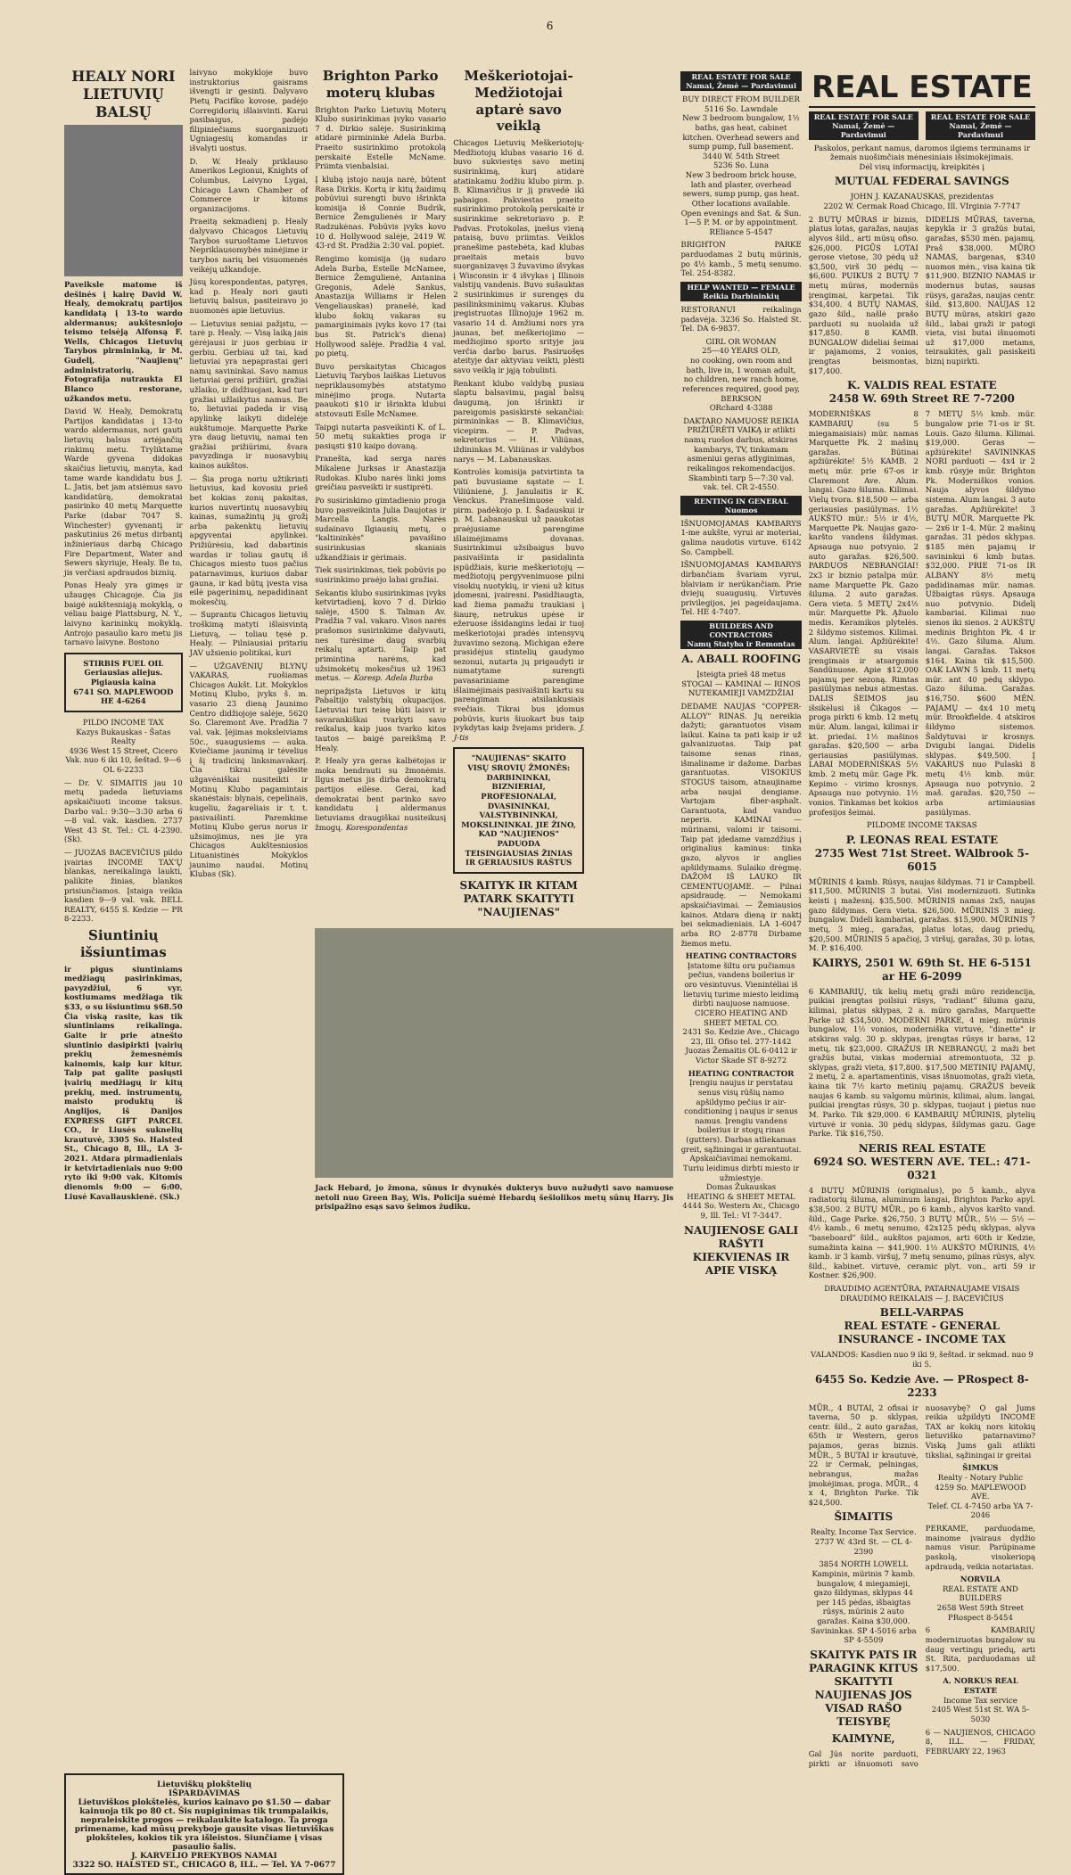6
HEALY NORI LIETUVIŲ BALSŲ
Paveiksle matome iš dešinės į kairę David W. Healy, demokratų partijos kandidatą į 13-to wardo aldermanus; aukštesniojo teismo teisėją Alfonsą F. Wells, Chicagos Lietuvių Tarybos pirmininką, ir M. Gudelį, "Naujienų" administratorių. Fotografija nutraukta El Blanco restorane, užkandos metu.
David W. Healy, Demokratų Partijos kandidatas į 13-to wardo aldermanus, nori gauti lietuvių balsus artėjančių rinkimų metu. Tryliktame Warde gyvena didokas skaičius lietuvių, manyta, kad tame warde kandidatu bus J. L. Jatis, bet jam atsiėmus savo kandidatūrą, demokratai pasirinko 40 metų Marquette Parke (dabar 7047 S. Winchester) gyvenantį ir paskutinius 26 metus dirbantį inžinieriaus darbą Chicago Fire Department, Water and Sewers skyriuje, Healy. Be to, jis verčiasi apdraudos biznių.
Ponas Healy yra gimęs ir užaugęs Chicagoje. Čia jis baigė aukštesniąją mokyklą, o vėliau baigė Plattsburg, N. Y., laivyno karininkų mokyklą. Antrojo pasaulio karo metu jis tarnavo laivyne. Bostono
STIRBIS FUEL OIL
Geriausias aliejus.
Pigiausia kaina
6741 SO. MAPLEWOOD
HE 4-6264
PILDO INCOME TAX
Kazys Bukauskas - Šatas Realty
4936 West 15 Street, Cicero
Vak. nuo 6 iki 10, šeštad. 9—6
OL 6-2233
— Dr. V. SIMAITIS jau 10 metų padeda lietuviams apskaičiuoti income taksus. Darbo val.: 9:30—3:30 arba 6—8 val. vak. kasdien. 2737 West 43 St. Tel.: CL 4-2390. (Sk).
— JUOZAS BACEVIČIUS pildo įvairias INCOME TAX'Ų blankas, nereikalinga laukti, palikite žinias, blankos prisiunčiamos. Įstaiga veikia kasdien 9—9 val. vak. BELL REALTY, 6455 S. Kedzie — PR 8-2233.
Siuntinių išsiuntimas
ir pigus siuntiniams medžiagų pasirinkimas, pavyzdžiui, 6 vyr. kostiumams medžiaga tik $33, o su išsiuntimu $68.50 Čia viską rasite, kas tik siuntiniams reikalinga. Gaite ir prie atnešto siuntinio dasipirkti įvairių prekių žemesnėmis kainomis, kaip kur kitur. Taip pat galite pasiųsti įvairių medžiagų ir kitų prekių, med. instrumentų, maisto produktų iš Anglijos, iš Danijos EXPRESS GIFT PARCEL CO., ir Liusės suknelių krautuvė, 3305 So. Halsted St., Chicago 8, Ill., LA 3-2021. Atdara pirmadieniais ir ketvirtadieniais nuo 9:00 ryto iki 9:00 vak. Kitomis dienomis 9:00 — 6:00. Liusė Kavaliauskienė. (Sk.)
laivyno mokykloje buvo instruktorius gaisrams išvengti ir gesinti. Dalyvavo Pietų Pacifiko kovose, padėjo Corregidorių išlaisvinti. Karui pasibaigus, padėjo filipiniečiams suorganizuoti Ugniagesių komandas ir išvalyti uostus.
D. W. Healy priklauso Amerikos Legionui, Knights of Columbus, Laivyno Lygai, Chicago Lawn Chamber of Commerce ir kitoms organizacijoms.
Praeitą sekmadienį p. Healy dalyvavo Chicagos Lietuvių Tarybos suruoštame Lietuvos Nepriklausomybės minėjime ir tarybos narių bei visuomenės veikėjų užkandoje.
Jūsų korespondentas, patyręs, kad p. Healy nori gauti lietuvių balsus, pasiteiravo jo nuomonės apie lietuvius.
— Lietuvius seniai pažįstu, — tarė p. Healy. — Visą laiką jais gėrėjausi ir juos gerbiau ir gerbiu. Gerbiau už tai, kad lietuviai yra nepaprastai geri namų savininkai. Savo namus lietuviai gerai prižiūri, gražiai užlaiko, ir didžiuojasi, kad turi gražiai užlaikytus namus. Be to, lietuviai padeda ir visą apylinkę laikyti didelėje aukštumoje. Marquette Parke yra daug lietuvių, namai ten gražiai prižiūrimi, švara pavyzdinga ir nuosavybių kainos aukštos.
— Šia proga noriu užtikrinti lietuvius, kad kovosiu prieš bet kokias zonų pakaitas, kurios nuvertintų nuosavybių kainas, sumažintų jų grožį arba pakenktų lietuvių apgyventai apylinkei. Prižiūrėsiu, kad dabartinis wardas ir toliau gautų iš Chicagos miesto tuos pačius patarnavimus, kuriuos dabar gauna, ir kad būtų įvesta visa eilė pagerinimų, nepadidinant mokesčių.
— Suprantu Chicagos lietuvių troškimą matyti išlaisvintą Lietuvą, — toliau tęsė p. Healy. — Pilniausiai pritariu JAV užsienio politikai, kuri
— UŽGAVĖNIŲ BLYNŲ VAKARAS, ruošiamas Chicagos Aukšt. Lit. Mokyklos Motinų Klubo, įvyks š. m. vasario 23 dieną Jaunimo Centro didžiojoje salėje, 5620 So. Claremont Ave. Pradžia 7 val. vak. Įėjimas moksleiviams 50c., suaugusiems — auka. Kviečiame jaunimą ir tėvelius į šį tradicinį linksmavakarį. Čia tikrai galėsite užgavėniškai nusiteikti ir Motinų Klubo pagamintais skanėstais: blynais, cepelinais, kugeliu, žagarėliais ir t. t. pasivaišinti. Paremkime Motinų Klubo gerus norus ir užsimojimus, nes jie yra Chicagos Aukštesniosios Lituanistinės Mokyklos jaunimo naudai. Motinų Klubas (Sk).
Brighton Parko moterų klubas
Brighton Parko Lietuvių Moterų Klubo susirinkimas įvyko vasario 7 d. Dirkio salėje. Susirinkimą atidarė pirmininkė Adela Burba. Praeito susirinkimo protokolą perskaitė Estelle McName. Priimta vienbalsiai.
Į klubą įstojo nauja narė, būtent Rasa Dirkis. Kortų ir kitų žaidimų pobūviui surengti buvo išrinkta komisija iš Connie Budrik, Bernice Žemgulienės ir Mary Radzukėnas. Pobūvis įvyks kovo 10 d. Hollywood salėje, 2419 W. 43-rd St. Pradžia 2:30 val. popiet.
Rengimo komisija (ją sudaro Adela Burba, Estelle McNamee, Bernice Žemgulienė, Antanina Gregonis, Adelė Sankus, Anastazija Williams ir Helen Vengeliauskas) pranešė, kad klubo šokių vakaras su pamarginimais įvyks kovo 17 (tai bus St. Patrick's diena) Hollywood salėje. Pradžia 4 val. po pietų.
Buvo perskaitytas Chicagos Lietuvių Tarybos laiškas Lietuvos nepriklausomybės atstatymo minėjimo proga. Nutarta paaukoti $10 ir išrinkta klubui atstovauti Eslle McNamee.
Taipgi nutarta pasveikinti K. of L. 50 metų sukakties proga ir pasiųsti $10 kaipo dovaną.
Pranešta, kad serga narės Mikalene Jurksas ir Anastazija Rudokas. Klubo narės linki joms greičiau pasveikti ir sustiprėti.
Po susirinkimo gimtadienio proga buvo pasveikinta Julia Daujotas ir Marcella Langis. Narės sudainavo Ilgiausių metų, o "kaltininkės" pavaišino susirinkusias skaniais užkandžiais ir gėrimais.
Tiek susirinkimas, tiek pobūvis po susirinkimo praėjo labai gražiai.
Sekantis klubo susirinkimas įvyks ketvirtadienį, kovo 7 d. Dirkio salėje, 4500 S. Talman Av. Pradžia 7 val. vakaro. Visos narės prašomos susirinkime dalyvauti, nes turėsime daug svarbių reikalų aptarti. Taip pat primintina narėms, kad užsimokėtų mokesčius už 1963 metus. — Koresp. Adela Burba
nepripažįsta Lietuvos ir kitų Pabaltijo valstybių okupacijos. Lietuviai turi teisę būti laisvi ir savarankiškai tvarkyti savo reikalus, kaip juos tvarko kitos tautos — baigė pareikšmą P. Healy.
P. Healy yra geras kalbėtojas ir moka bendrauti su žmonėmis. Ilgus metus jis dirba demokratų partijos eilėse. Gerai, kad demokratai bent parinko savo kandidatu į aldermanus lietuviams draugiškai nusiteikusį žmogų. Korespondentas
Meškeriotojai-Medžiotojai aptarė savo veiklą
Chicagos Lietuvių Meškeriotojų-Medžiotojų klubas vasario 16 d. buvo sukviestęs savo metinį susirinkimą, kurį atidarė atatinkamu žodžiu klubo pirm. p. B. Klimavičius ir jį pravedė iki pabaigos. Pakviestas praeito susirinkimo protokolą perskaitė ir susirinkime sekretoriavo p. P. Padvas. Protokolas, įnešus vieną pataisą, buvo priimtas. Veiklos pranešime pastebėta, kad klubas praeitais metais buvo suorganizavęs 3 žuvavimo išvykas į Wisconsin ir 4 išvykas į Illinois valstijų vandenis. Buvo sušauktas 2 susirinkimus ir surengęs du pasilinksminimų vakarus. Klubas įregistruotas Illinojuje 1962 m. vasario 14 d. Amžiumi nors yra jaunas, bet meškeriojimo — medžiojimo sporto srityje jau verčia darbo barus. Pasiruošęs ateityje dar aktyviau veikti, plėsti savo veiklą ir jąją tobulinti.
Renkant klubo valdybą pusiau slaptu balsavimu, pagal balsų daugumą, jon išrinkti ir pareigomis pasiskirstė sekančiai: pirmininkas — B. Klimavičius, vicepirm. — P. Padvas, sekretorius — H. Viliūnas, iždininkas M. Viliūnas ir valdybos narys — M. Labanauskas.
Kontrolės komisija patvirtinta ta pati buvusiame sąstate — I. Viliūnienė, J. Janulaitis ir K. Venckus. Pranešimuose vald. pirm. padėkojo p. I. Šadauskui ir p. M. Labanauskui už paaukotas praėjusiame parengime išlaimėjimams dovanas. Susirinkimui užsibaigus buvo pasivaišinta ir pasidalinta įspūdžiais, kurie meškeriotojų — medžiotojų pergyvenimuose pilni visokių nuotykių, ir vieni už kitus įdomesni, įvairesni. Pasidžiaugta, kad žiema pamažu traukiasi į šiaurę, netrukus upėse ir ežeruose išsidangins ledai ir tuoj meškeriotojai pradės intensyvų žuvavimo sezoną. Michigan ežere prasidėjus stintelių gaudymo sezonui, nutarta jų prigaudyti ir numatytame surengti pavasariniame parengime išlaimėjimais pasivaišinti kartu su parengiman atsilankusiais svečiais. Tikrai bus įdomus pobūvis, kuris šiuokart bus taip įvykdytas kaip žvejams pridera. J. J-tis
"NAUJIENAS" SKAITO VISŲ SROVIŲ ŽMONĖS: DARBININKAI, BIZNIERIAI, PROFESIONALAI, DVASININKAI, VALSTYBININKAI, MOKSLININKAI. JIE ŽINO, KAD "NAUJIENOS" PADUODA TEISINGIAUSIAS ŽINIAS IR GERIAUSIUS RAŠTUS
SKAITYK IR KITAM PATARK SKAITYTI "NAUJIENAS"
Jack Hebard, jo žmona, sūnus ir dvynukės dukterys buvo nužudyti savo namuose netoli nuo Green Bay, Wis. Policija suėmė Hebardų šešiolikos metų sūnų Harry. Jis prisipažino esąs savo šeimos žudiku.
REAL ESTATE FOR SALE
Namai, Žemė — Pardavimui
BUY DIRECT FROM BUILDER
5116 So. Lawndale
New 3 bedroom bungalow, 1½ baths, gas heat, cabinet kitchen. Overhead sewers and sump pump, full basement.
3440 W. 54th Street
5236 So. Luna
New 3 bedroom brick house, lath and plaster, overhead sewers, sump pump, gas heat. Other locations available.
Open evenings and Sat. & Sun. 1—5 P. M. or by appointment. REliance 5-4547
BRIGHTON PARKE parduodamas 2 butų mūrinis, po 4½ kamb., 5 metų senumo. Tel. 254-8382.
HELP WANTED — FEMALE
Reikia Darbininkių
RESTORANUI reikalinga padavėja. 3236 So. Halsted St. Tel. DA 6-9837.
GIRL OR WOMAN
25—40 YEARS OLD,
no cooking, own room and bath, live in, 1 woman adult, no children, new ranch home, references required, good pay,
BERKSON
ORchard 4-3388
DAKTARO NAMUOSE REIKIA PRIŽIŪRĖTI VAIKĄ ir atlikti namų ruošos darbus, atskiras kambarys, TV, tinkamam asmeniui geras atlyginimas, reikalingos rekomendacijos. Skambinti tarp 5—7:30 val. vak. tel. CR 2-4550.
RENTING IN GENERAL
Nuomos
IŠNUOMOJAMAS KAMBARYS 1-me aukšte, vyrui ar moteriai, galima naudotis virtuve. 6142 So. Campbell.
IŠNUOMOJAMAS KAMBARYS dirbančiam švariam vyrui, blaiviam ir nerūkančiam. Prie dviejų suaugusių. Virtuvės privilegijos, jei pageidaujama. Tel. HE 4-7407.
BUILDERS AND CONTRACTORS
Namų Statyba ir Remontas
A. ABALL ROOFING
Įsteigta prieš 48 metus
STOGAI — KAMINAI — RINOS NUTEKAMIEJI VAMZDŽIAI
DEDAME NAUJAS "COPPER-ALLOY" RINAS. Jų nereikia dažyti; garantuotos visam laikui. Kaina ta pati kaip ir už galvanizuotas. Taip pat taisome senas rinas, išmaliname ir dažome. Darbas garantuotas. VISOKIUS STOGUS taisom, atnaujiname arba naujai dengiame. Vartojam fiber-asphalt. Garantuota, kad vanduo neperis. KAMINAI — mūrinami, valomi ir taisomi. Taip pat įdedame vamzdžius į originalius kaminus: tinka gazo, alyvos ir anglies apšildymams. Sulaiko drėgmę. DAŽOM IŠ LAUKO IR CEMENTUOJAME. — Pilnai apsidraudę. — Nemokami apskaičiavimai. — Žemiausios kainos. Atdara dieną ir naktį bei sekmadieniais. LA 1-6047 arba RO 2-8778 Dirbame žiemos metu.
HEATING CONTRACTORS
Įstatome šiltu oru pučiamus pečius, vandens boilerius ir oro vėsintuvus. Vienintėliai iš lietuvių turime miesto leidimą dirbti naujuose namuose.
CICERO HEATING AND SHEET METAL CO.
2431 So. Kedzie Ave., Chicago 23, Ill. Ofiso tel. 277-1442
Juozas Žemaitis OL 6-0412 ir Victor Skade ST 8-9272
HEATING CONTRACTOR
Įrengiu naujus ir perstatau senus visų rūšių namo apšildymo pečius ir air-conditioning į naujus ir senus namus. Įrengiu vandens boilerius ir stogų rinas (gutters). Darbas atliekamas greit, sąžiningai ir garantuotai. Apskaičiavimai nemokami. Turiu leidimus dirbti miesto ir užmiestyje.
Domas Žukauskas
HEATING & SHEET METAL
4444 So. Western Av., Chicago 9, Ill. Tel.: VI 7-3447.
NAUJIENOSE GALI RAŠYTI KIEKVIENAS IR APIE VISKĄ
REAL ESTATE
REAL ESTATE FOR SALE
Namai, Žemė — Pardavimui
REAL ESTATE FOR SALE
Namai, Žemė — Pardavimui
Paskolos, perkant namus, daromos ilgiems terminams ir žemais nuošimčiais mėnesiniais išsimokėjimais.
Dėl visų informacijų, kreipkitės į
MUTUAL FEDERAL SAVINGS
JOHN J. KAZANAUSKAS, prezidentas
2202 W. Cermak Road Chicago, Ill. VIrginia 7-7747
2 BUTŲ MŪRAS ir biznis, platus lotas, garažas, naujas alyvos šild., arti mūsų ofiso. $26,000. PIGŪS LOTAI gerose vietose, 30 pėdų už $3,500, virš 30 pėdų — $6,600. PUIKUS 2 BUTŲ 7 metų mūras, modernūs įrengimai, karpetai. Tik $34,400. 4 BUTŲ NAMAS, gazo šild., našlė prašo parduoti su nuolaida už $17,850. 8 KAMB. BUNGALOW dideliai šeimai ir pajamoms, 2 vonios, įrengtas beismontas, $17,400.
DIDELIS MŪRAS, taverna, kepykla ir 3 gražūs butai, garažas, $530 mėn. pajamų. Praš $38,000. MŪRO NAMAS, bargenas, $340 nuomos mėn., visa kaina tik $11,900. BIZNIO NAMAS ir modernus butas, sausas rūsys, garažas, naujas centr. šild. $13,800. NAUJAS 12 BUTŲ mūras, atskiri gazo šild., labai graži ir patogi vieta, visi butai išnuomoti už $17,000 metams, teiraukitės, gali pasiskeiti biznį nupirkti.
K. VALDIS REAL ESTATE
2458 W. 69th Street RE 7-7200
MODERNIŠKAS 8 KAMBARIŲ (su 5 miegamaisiais) mūr. namas Marquette Pk. 2 mašinų garažas. Būtinai apžiūrėkite! 5½ KAMB. 2 metų mūr. prie 67-os ir Claremont Ave. Alum. langai. Gazo šiluma. Kilimai. Vielų tvora. $18,500 — arba geriausias pasiūlymas. 1½ AUKŠTO mūr.: 5½ ir 4½, Marquette Pk. Naujas gazo-karšto vandens šildymas. Apsauga nuo potvynio. 2 auto garažas. $26,500. PARDUOS NEBRANGIAI! 2x3 ir biznio patalpa mūr. name Marquette Pk. Gazo šiluma. 2 auto garažas. Gera vieta. 5 METŲ 2x4½ mūr. Marquette Pk. Ąžuolo medis. Keramikos plytelės. 2 šildymo sistemos. Kilimai. Alum. langai. Apžiūrėkite! VASARVIETĖ su visais įrengimais ir atsargomis Sandūnuose. Apie $12,000 pajamų per sezoną. Rimtas pasiūlymas nebus atmestas. DALIS ŠEIMOS jau išsikėlusi iš Čikagos — proga pirkti 6 kmb. 12 metų mūr. Alum. langai, kilimai ir kt. priedai. 1½ mašinos garažas. $20,500 — arba geriausias pasiūlymas. LABAI MODERNIŠKAS 5½ kmb. 2 metų mūr. Gage Pk. Kepimo - virimo krosnys. Apsauga nuo potvynio. 1½ vonios. Tinkamas bet kokios profesijos šeimai.
7 METŲ 5½ kmb. mūr. bungalow prie 71-os ir St. Louis. Gazo šiluma. Kilimai. $19,000. Geras — apžiūrėkite! SAVININKAS NORI parduoti — 4x4 ir 2 kmb. rūsyje mūr. Brighton Pk. Moderniškos vonios. Nauja alyvos šildymo sistema. Alum langai. 3 auto garažas. Apžiūrėkite! 3 BUTŲ MŪR. Marquette Pk. — 2x6 ir 1-4. Mūr. 2 mašinų garažas. 31 pėdos sklypas. $185 mėn pajamų ir savininkui 6 kmb butas. $32,000. PRIE 71-os IR ALBANY 8½ metų padidinamas mūr. namas. Užbaigtas rūsys. Apsauga nuo potvynio. Didelį kambariai. Kilimai nuo sienos iki sienos. 2 AUKŠTŲ medinis Brighton Pk. 4 ir 4½. Gazo šiluma. Alum. langai. Garažas. Taksos $164. Kaina tik $15,500. OAK LAWN 5 kmb. 11 metų mūr. ant 40 pėdų sklypo. Gazo šiluma. Garažas. $16,750. $600 MĖN. PAJAMŲ — 4x4 10 metų mūr. Brookfielde. 4 atskiros šildymo sistemos. Šaldytuvai ir krosnys. Dvigubi langai. Didelis sklypas. $49,500. Į VAKARUS nuo Pulaski 8 metų 4½ kmb. mūr. Apsauga nuo potvynio. 2 maš. garažas. $20,750 — arba artimiausias pasiūlymas.
PILDOME INCOME TAKSAS
P. LEONAS REAL ESTATE
2735 West 71st Street. WAlbrook 5-6015
MŪRINIS 4 kamb. Rūsys, naujas šildymas. 71 ir Campbell. $11,500. MŪRINIS 3 butai. Visi modernizuoti. Sutinka keisti į mažesnį. $35,500. MŪRINIS namas 2x5, naujas gazo šildymas. Gera vieta. $26,500. MŪRINIS 3 mieg. bungalow. Dideli kambariai, garažas. $15,900. MŪRINIS 7 metų, 3 mieg., garažas, platus lotas, daug priedų, $20,500. MŪRINIS 5 apačioj, 3 viršuj, garažas, 30 p. lotas, M. P. $16,400.
KAIRYS, 2501 W. 69th St. HE 6-5151 ar HE 6-2099
6 KAMBARIŲ, tik kelių metų graži mūro rezidencija, puikiai įrengtas poilsiui rūsys, "radiant" šiluma gazu, kilimai, platus sklypas, 2 a. mūro garažas, Marquette Parke už $34,500. MODERNI PARKE, 4 mieg. mūrinis bungalow, 1½ vonios, moderniška virtuvė, "dinette" ir atskiras valg. 30 p. sklypas, įrengtas rūsys ir baras, 12 metų, tik $23,000. GRAŽUS IR NEBRANGU, 2 maži bet gražūs butai, viskas moderniai atremontuota, 32 p. sklypas, graži vieta, $17,800. $17,500 METINIŲ PAJAMŲ, 2 metų, 2 a. apartamentinis, visas išnuomotas, graži vieta, kaina tik 7½ karto metinių pajamų. GRAŽUS beveik naujas 6 kamb. su valgomu mūrinis, kilimai, alum. langai, puikiai įrengtas rūsys, 30 p. sklypas, tuojaut į pietus nuo M. Parko. Tik $29,000. 6 KAMBARIŲ MŪRINIS, plytelių virtuvė ir vonia. 30 pėdų sklypas, šildymas gazu. Gage Parke. Tik $16,750.
NERIS REAL ESTATE
6924 SO. WESTERN AVE. TEL.: 471-0321
4 BUTŲ MŪRINIS (originalus), po 5 kamb., alyva radiatorių šiluma, aluminum langai, Brighton Parko apyl. $38,500. 2 BUTŲ MŪR., po 6 kamb., alyvos karšto vand. šild., Gage Parke. $26,750. 3 BUTŲ MŪR., 5½ — 5½ — 4½ kamb., 6 metų senumo, 42x125 pėdų sklypas, alyva "baseboard" šild., aukštos pajamos, arti 60th ir Kedzie, sumažinta kaina — $41,900. 1½ AUKŠTO MŪRINIS, 4½ kamb. ir 3 kamb. viršuj, 7 metų senumo, pilnas rūsys, alyv. šild., kabinet. virtuvė, ceramic plyt. von., arti 59 ir Kostner. $26,900.
DRAUDIMO AGENTŪRA, PATARNAUJAME VISAIS DRAUDIMO REIKALAIS — J. BACEVIČIUS
BELL-VARPAS
REAL ESTATE - GENERAL INSURANCE - INCOME TAX
VALANDOS: Kasdien nuo 9 iki 9, šeštad. ir sekmad. nuo 9 iki 5.
6455 So. Kedzie Ave. — PRospect 8-2233
MŪR., 4 BUTAI, 2 ofisai ir taverna, 50 p. sklypas, centr. šild., 2 auto garažas, 65th ir Western, geros pajamos, geras biznis. MŪR., 5 BUTAI ir krautuvė, 22 ir Cermak, pelningas, nebrangus, mažas įmokėjimas, proga. MŪR., 4 x 4, Brighton Parke. Tik $24,500.
ŠIMAITIS
Realty, Income Tax Service.
2737 W. 43rd St. — CL 4-2390
3854 NORTH LOWELL
Kampinis, mūrinis 7 kamb. bungalow, 4 miegamieji, gazo šildymas, sklypas 44 per 145 pėdas, išbaigtas rūsys, mūrinis 2 auto garažas. Kaina $30,000. Savininkas. SP 4-5016 arba SP 4-5509
SKAITYK PATS IR PARAGINK KITUS SKAITYTI NAUJIENAS JOS VISAD RAŠO TEISYBĘ
KAIMYNE,
Gal Jūs norite parduoti, pirkti ar išnuomoti savo nuosavybę? O gal Jums reikia užpildyti INCOME TAX ar kokių nors kitokių lietuviško patarnavimo? Viską Jums gali atlikti tiksliai, sąžiningai ir greitai
ŠIMKUS
Realty - Notary Public
4259 So. MAPLEWOOD AVE.
Telef. CL 4-7450 arba YA 7-2046
PERKAME, parduodame, mainome įvairaus dydžio namus visur. Parūpiname paskolą, visokeriopą apdraudą, veikia notariatas.
NORVILA
REAL ESTATE AND BUILDERS
2658 West 59th Street
PRospect 8-5454
6 KAMBARIŲ modernizuotas bungalow su daug vertingų priedų, arti St. Rita, parduodamas už $17,500.
A. NORKUS REAL ESTATE
Income Tax service
2405 West 51st St. WA 5-5030
6 — NAUJIENOS, CHICAGO 8, ILL. — FRIDAY, FEBRUARY 22, 1963
Lietuviškų plokštelių
IŠPARDAVIMAS
Lietuviškos plokštelės, kurios kainavo po $1.50 — dabar kainuoja tik po 80 ct. Šis nupiginimas tik trumpalaikis, nepraleiskite progos — reikalaukite katalogo. Ta proga primename, kad mūsų prekyboje gausite visas lietuviškas plokšteles, kokios tik yra išleistos. Siunčiame į visas pasaulio šalis.
J. KARVELIO PREKYBOS NAMAI
3322 SO. HALSTED ST., CHICAGO 8, ILL. — Tel. YA 7-0677